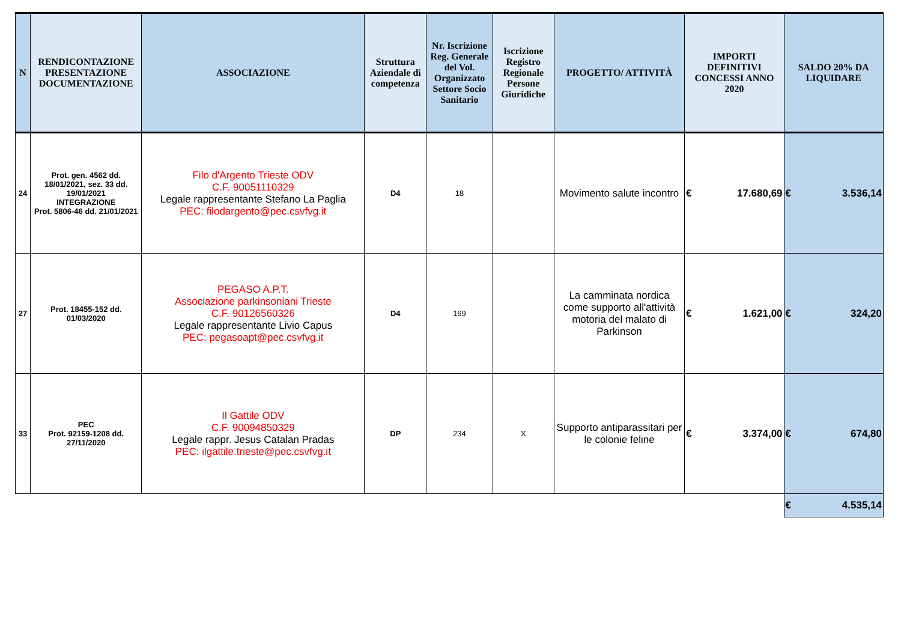| N | RENDICONTAZIONE PRESENTAZIONE DOCUMENTAZIONE | ASSOCIAZIONE | Struttura Aziendale di competenza | Nr. Iscrizione Reg. Generale del Vol. Organizzato Settore Socio Sanitario | Iscrizione Registro Regionale Persone Giuridiche | PROGETTO/ ATTIVITÀ | IMPORTI DEFINITIVI CONCESSI ANNO 2020 | SALDO 20% DA LIQUIDARE |
| --- | --- | --- | --- | --- | --- | --- | --- | --- |
| 24 | Prot. gen. 4562 dd. 18/01/2021, sez. 33 dd. 19/01/2021 INTEGRAZIONE Prot. 5806-46 dd. 21/01/2021 | Filo d'Argento Trieste ODV C.F. 90051110329 Legale rappresentante Stefano La Paglia PEC: filodargento@pec.csvfvg.it | D4 | 18 | | Movimento salute incontro | € 17.680,69 | € 3.536,14 |
| 27 | Prot. 18455-152 dd. 01/03/2020 | PEGASO A.P.T. Associazione parkinsoniani Trieste C.F. 90126560326 Legale rappresentante Livio Capus PEC: pegasoapt@pec.csvfvg.it | D4 | 169 | | La camminata nordica come supporto all'attività motoria del malato di Parkinson | € 1.621,00 | € 324,20 |
| 33 | PEC Prot. 92159-1208 dd. 27/11/2020 | Il Gattile ODV C.F. 90094850329 Legale rappr. Jesus Catalan Pradas PEC: ilgattile.trieste@pec.csvfvg.it | DP | 234 | X | Supporto antiparassitari per le colonie feline | € 3.374,00 | € 674,80 |
| | | | | | | | | € 4.535,14 |